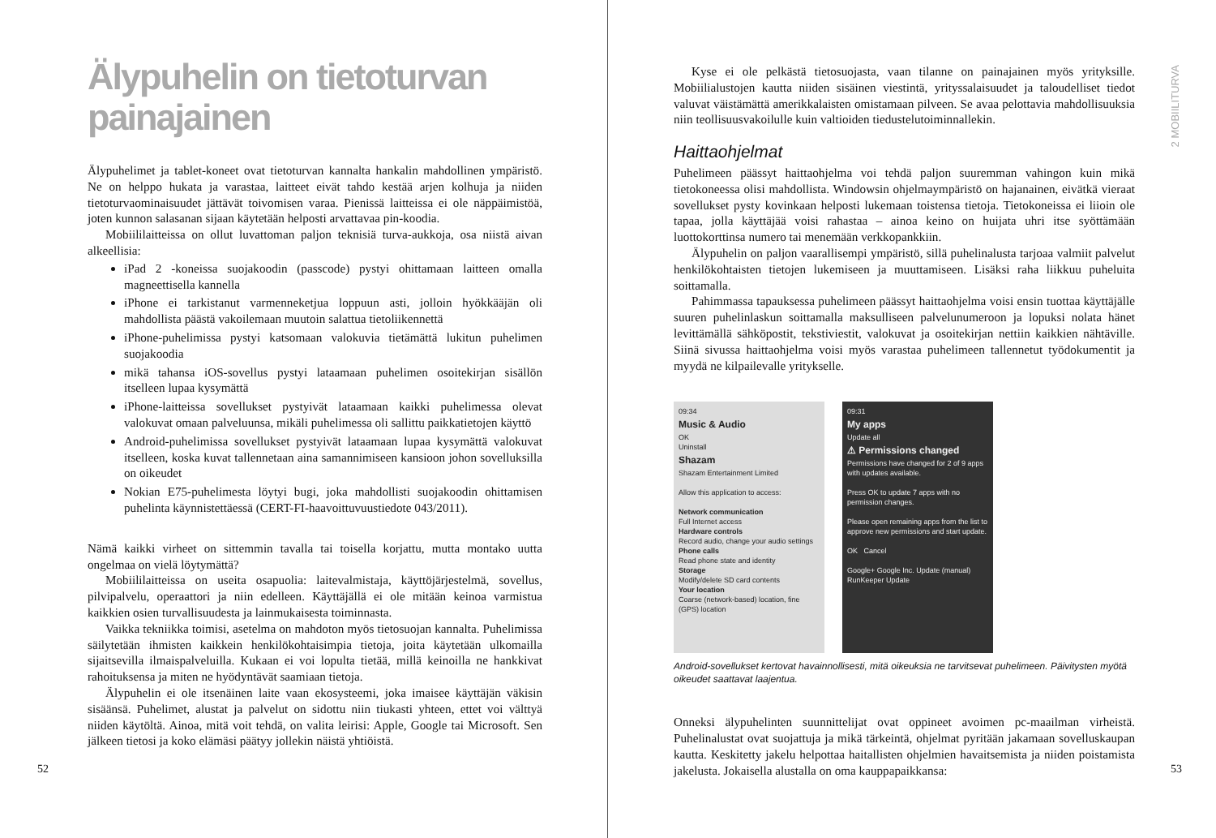Älypuhelin on tietoturvan painajainen
Älypuhelimet ja tablet-koneet ovat tietoturvan kannalta hankalin mahdollinen ympäristö. Ne on helppo hukata ja varastaa, laitteet eivät tahdo kestää arjen kolhuja ja niiden tietoturvaominaisuudet jättävät toivomisen varaa. Pienissä laitteissa ei ole näppäimistöä, joten kunnon salasanan sijaan käytetään helposti arvattavaa pin-koodia.
Mobiililaitteissa on ollut luvattoman paljon teknisiä turva-aukkoja, osa niistä aivan alkeellisia:
iPad 2 -koneissa suojakoodin (passcode) pystyi ohittamaan laitteen omalla magneettisella kannella
iPhone ei tarkistanut varmenneketjua loppuun asti, jolloin hyökkääjän oli mahdollista päästä vakoilemaan muutoin salattua tietoliikennettä
iPhone-puhelimissa pystyi katsomaan valokuvia tietämättä lukitun puhelimen suojakoodia
mikä tahansa iOS-sovellus pystyi lataamaan puhelimen osoitekirjan sisällön itselleen lupaa kysymättä
iPhone-laitteissa sovellukset pystyivät lataamaan kaikki puhelimessa olevat valokuvat omaan palveluunsa, mikäli puhelimessa oli sallittu paikkatietojen käyttö
Android-puhelimissa sovellukset pystyivät lataamaan lupaa kysymättä valokuvat itselleen, koska kuvat tallennetaan aina samannimiseen kansioon johon sovelluksilla on oikeudet
Nokian E75-puhelimesta löytyi bugi, joka mahdollisti suojakoodin ohittamisen puhelinta käynnistettäessä (CERT-FI-haavoittuvuustiedote 043/2011).
Nämä kaikki virheet on sittemmin tavalla tai toisella korjattu, mutta montako uutta ongelmaa on vielä löytymättä?
Mobiililaitteissa on useita osapuolia: laitevalmistaja, käyttöjärjestelmä, sovellus, pilvipalvelu, operaattori ja niin edelleen. Käyttäjällä ei ole mitään keinoa varmistua kaikkien osien turvallisuudesta ja lainmukaisesta toiminnasta.
Vaikka tekniikka toimisi, asetelma on mahdoton myös tietosuojan kannalta. Puhelimissa säilytetään ihmisten kaikkein henkilökohtaisimpia tietoja, joita käytetään ulkomailla sijaitsevilla ilmaispalveluilla. Kukaan ei voi lopulta tietää, millä keinoilla ne hankkivat rahoituksensa ja miten ne hyödyntävät saamiaan tietoja.
Älypuhelin ei ole itsenäinen laite vaan ekosysteemi, joka imaisee käyttäjän väkisin sisäänsä. Puhelimet, alustat ja palvelut on sidottu niin tiukasti yhteen, ettet voi välttyä niiden käytöltä. Ainoa, mitä voit tehdä, on valita leirisi: Apple, Google tai Microsoft. Sen jälkeen tietosi ja koko elämäsi päätyy jollekin näistä yhtiöistä.
52
2 MOBIILITURVA
Kyse ei ole pelkästä tietosuojasta, vaan tilanne on painajainen myös yrityksille. Mobiilialustojen kautta niiden sisäinen viestintä, yrityssalaisuudet ja taloudelliset tiedot valuvat väistämättä amerikkalaisten omistamaan pilveen. Se avaa pelottavia mahdollisuuksia niin teollisuusvakoilulle kuin valtioiden tiedustelutoiminnallekin.
Haittaohjelmat
Puhelimeen päässyt haittaohjelma voi tehdä paljon suuremman vahingon kuin mikä tietokoneessa olisi mahdollista. Windowsin ohjelmaympäristö on hajanainen, eivätkä vieraat sovellukset pysty kovinkaan helposti lukemaan toistensa tietoja. Tietokoneissa ei liioin ole tapaa, jolla käyttäjää voisi rahastaa – ainoa keino on huijata uhri itse syöttämään luottokorttinsa numero tai menemään verkkopankkiin.
Älypuhelin on paljon vaarallisempi ympäristö, sillä puhelinalusta tarjoaa valmiit palvelut henkilökohtaisten tietojen lukemiseen ja muuttamiseen. Lisäksi raha liikkuu puheluita soittamalla.
Pahimmassa tapauksessa puhelimeen päässyt haittaohjelma voisi ensin tuottaa käyttäjälle suuren puhelinlaskun soittamalla maksulliseen palvelunumeroon ja lopuksi nolata hänet levittämällä sähköpostit, tekstiviestit, valokuvat ja osoitekirjan nettiin kaikkien nähtäville. Siinä sivussa haittaohjelma voisi myös varastaa puhelimeen tallennetut työdokumentit ja myydä ne kilpailevalle yritykselle.
09:34
Music & Audio
OK
Uninstall
Shazam
Shazam Entertainment Limited
Allow this application to access:
Network communication
Full Internet access
Hardware controls
Record audio, change your audio settings
Phone calls
Read phone state and identity
Storage
Modify/delete SD card contents
Your location
Coarse (network-based) location, fine (GPS) location
09:31
My apps
Update all
⚠ Permissions changed
Permissions have changed for 2 of 9 apps with updates available.
Press OK to update 7 apps with no permission changes.
Please open remaining apps from the list to approve new permissions and start update.
OK Cancel
Google+ Google Inc. Update (manual)
RunKeeper Update
Android-sovellukset kertovat havainnollisesti, mitä oikeuksia ne tarvitsevat puhelimeen. Päivitysten myötä oikeudet saattavat laajentua.
Onneksi älypuhelinten suunnittelijat ovat oppineet avoimen pc-maailman virheistä. Puhelinalustat ovat suojattuja ja mikä tärkeintä, ohjelmat pyritään jakamaan sovelluskaupan kautta. Keskitetty jakelu helpottaa haitallisten ohjelmien havaitsemista ja niiden poistamista jakelusta. Jokaisella alustalla on oma kauppapaikkansa:
53